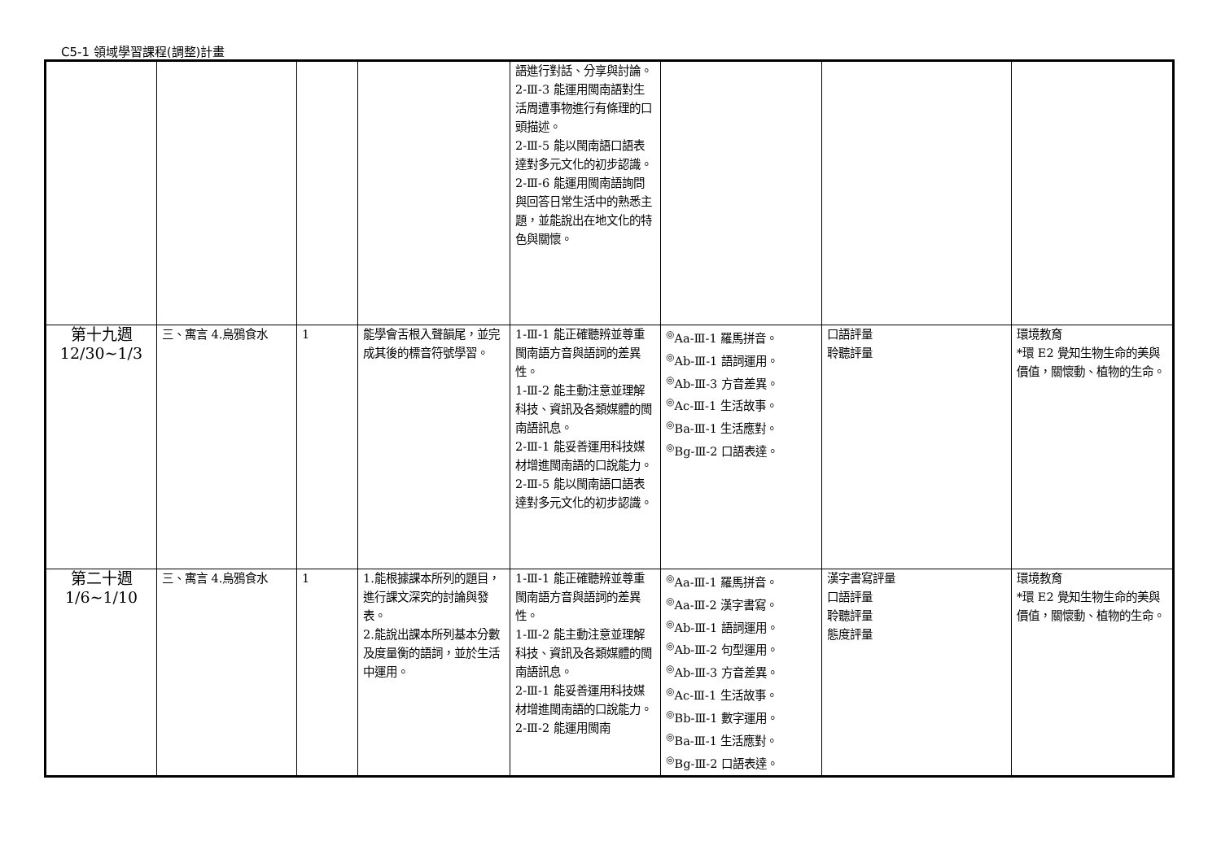C5-1 領域學習課程(調整)計畫
| | | | | 語進行對話、分享與討論。 2-Ⅲ-3 能運用閩南語對生活周遭事物進行有條理的口頭描述。 2-Ⅲ-5 能以閩南語口語表達對多元文化的初步認識。 2-Ⅲ-6 能運用閩南語詢問與回答日常生活中的熟悉主題，並能說出在地文化的特色與關懷。 | | | |
| 第十九週 12/30~1/3 | 三、寓言 4.烏鴉食水 | 1 | 能學會舌根入聲韻尾，並完成其後的標音符號學習。 | 1-Ⅲ-1 能正確聽辨並尊重閩南語方音與語詞的差異性。 1-Ⅲ-2 能主動注意並理解科技、資訊及各類媒體的閩南語訊息。 2-Ⅲ-1 能妥善運用科技媒材增進閩南語的口說能力。 2-Ⅲ-5 能以閩南語口語表達對多元文化的初步認識。 | <sup>◎</sup>Aa-Ⅲ-1 羅馬拼音。 <sup>◎</sup>Ab-Ⅲ-1 語詞運用。 <sup>◎</sup>Ab-Ⅲ-3 方音差異。 <sup>◎</sup>Ac-Ⅲ-1 生活故事。 <sup>◎</sup>Ba-Ⅲ-1 生活應對。 <sup>◎</sup>Bg-Ⅲ-2 口語表達。 | 口語評量 聆聽評量 | 環境教育 *環 E2 覺知生物生命的美與價值，關懷動、植物的生命。 |
| 第二十週 1/6~1/10 | 三、寓言 4.烏鴉食水 | 1 | 1.能根據課本所列的題目，進行課文深究的討論與發表。 2.能說出課本所列基本分數及度量衡的語詞，並於生活中運用。 | 1-Ⅲ-1 能正確聽辨並尊重閩南語方音與語詞的差異性。 1-Ⅲ-2 能主動注意並理解科技、資訊及各類媒體的閩南語訊息。 2-Ⅲ-1 能妥善運用科技媒材增進閩南語的口說能力。 2-Ⅲ-2 能運用閩南 | <sup>◎</sup>Aa-Ⅲ-1 羅馬拼音。 <sup>◎</sup>Aa-Ⅲ-2 漢字書寫。 <sup>◎</sup>Ab-Ⅲ-1 語詞運用。 <sup>◎</sup>Ab-Ⅲ-2 句型運用。 <sup>◎</sup>Ab-Ⅲ-3 方音差異。 <sup>◎</sup>Ac-Ⅲ-1 生活故事。 <sup>◎</sup>Bb-Ⅲ-1 數字運用。 <sup>◎</sup>Ba-Ⅲ-1 生活應對。 <sup>◎</sup>Bg-Ⅲ-2 口語表達。 | 漢字書寫評量 口語評量 聆聽評量 態度評量 | 環境教育 *環 E2 覺知生物生命的美與價值，關懷動、植物的生命。 |